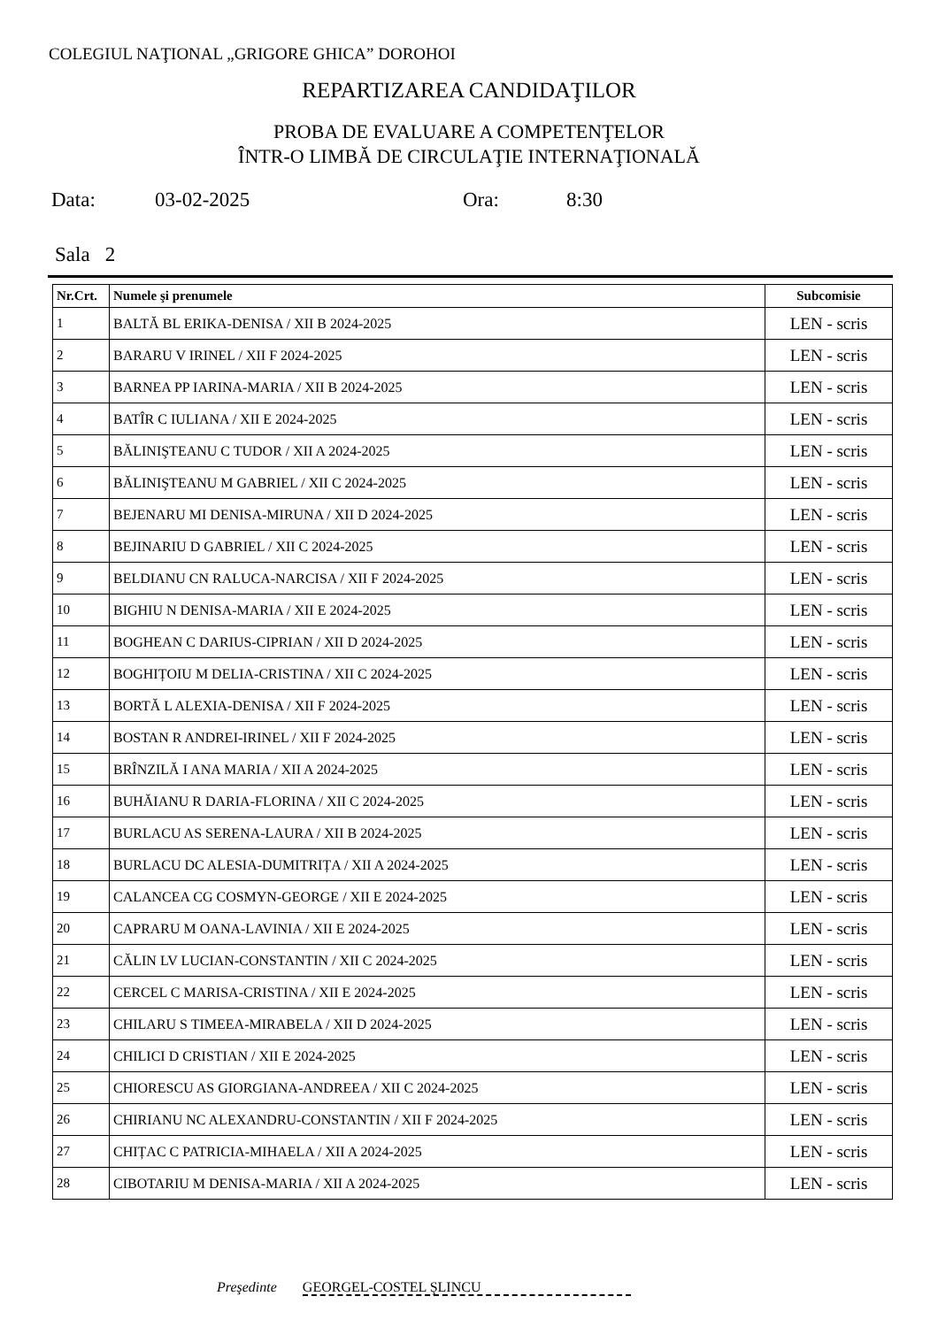COLEGIUL NAŢIONAL „GRIGORE GHICA” DOROHOI
REPARTIZAREA CANDIDAŢILOR
PROBA DE EVALUARE A COMPETENŢELOR
ÎNTR-O LIMBĂ DE CIRCULAŢIE INTERNAŢIONALĂ
Data: 03-02-2025 Ora: 8:30
Sala 2
| Nr.Crt. | Numele şi prenumele | Subcomisie |
| --- | --- | --- |
| 1 | BALTĂ BL ERIKA-DENISA / XII B 2024-2025 | LEN - scris |
| 2 | BARARU V IRINEL / XII F 2024-2025 | LEN - scris |
| 3 | BARNEA PP IARINA-MARIA / XII B 2024-2025 | LEN - scris |
| 4 | BATÎR C IULIANA / XII E 2024-2025 | LEN - scris |
| 5 | BĂLINIŞTEANU C TUDOR / XII A 2024-2025 | LEN - scris |
| 6 | BĂLINIŞTEANU M GABRIEL / XII C 2024-2025 | LEN - scris |
| 7 | BEJENARU MI DENISA-MIRUNA / XII D 2024-2025 | LEN - scris |
| 8 | BEJINARIU D GABRIEL / XII C 2024-2025 | LEN - scris |
| 9 | BELDIANU CN RALUCA-NARCISA / XII F 2024-2025 | LEN - scris |
| 10 | BIGHIU N DENISA-MARIA / XII E 2024-2025 | LEN - scris |
| 11 | BOGHEAN C DARIUS-CIPRIAN / XII D 2024-2025 | LEN - scris |
| 12 | BOGHIȚOIU M DELIA-CRISTINA / XII C 2024-2025 | LEN - scris |
| 13 | BORTĂ L ALEXIA-DENISA / XII F 2024-2025 | LEN - scris |
| 14 | BOSTAN R ANDREI-IRINEL / XII F 2024-2025 | LEN - scris |
| 15 | BRÎNZILĂ I ANA MARIA / XII A 2024-2025 | LEN - scris |
| 16 | BUHĂIANU R DARIA-FLORINA / XII C 2024-2025 | LEN - scris |
| 17 | BURLACU AS SERENA-LAURA / XII B 2024-2025 | LEN - scris |
| 18 | BURLACU DC ALESIA-DUMITRIȚA / XII A 2024-2025 | LEN - scris |
| 19 | CALANCEA CG COSMYN-GEORGE / XII E 2024-2025 | LEN - scris |
| 20 | CAPRARU M OANA-LAVINIA / XII E 2024-2025 | LEN - scris |
| 21 | CĂLIN LV LUCIAN-CONSTANTIN / XII C 2024-2025 | LEN - scris |
| 22 | CERCEL C MARISA-CRISTINA / XII E 2024-2025 | LEN - scris |
| 23 | CHILARU S TIMEEA-MIRABELA / XII D 2024-2025 | LEN - scris |
| 24 | CHILICI D CRISTIAN / XII E 2024-2025 | LEN - scris |
| 25 | CHIORESCU AS GIORGIANA-ANDREEA / XII C 2024-2025 | LEN - scris |
| 26 | CHIRIANU NC ALEXANDRU-CONSTANTIN / XII F 2024-2025 | LEN - scris |
| 27 | CHIȚAC C PATRICIA-MIHAELA / XII A 2024-2025 | LEN - scris |
| 28 | CIBOTARIU M DENISA-MARIA / XII A 2024-2025 | LEN - scris |
Preşedinte GEORGEL-COSTEL ŞLINCU